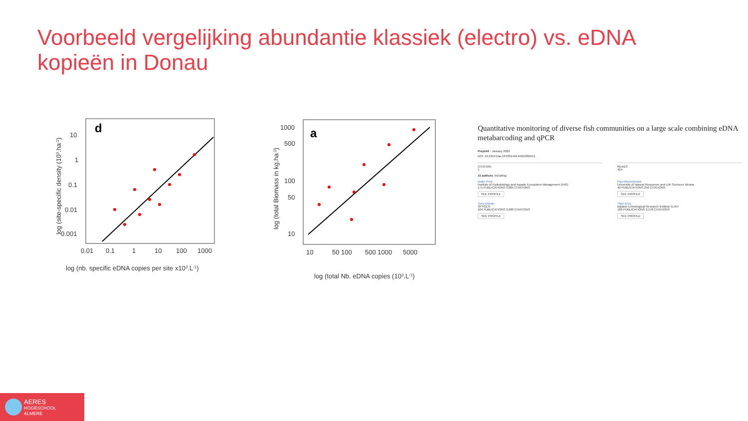Voorbeeld vergelijking abundantie klassiek (electro) vs. eDNA kopieën in Donau
d
10
1
0.1
0.01
0.001
0.01
0.1
1
10
100
1000
log (nb. specific eDNA copies per site x103.L-1)
log (site-specific density (103.ha-1)
a
1000
500
100
50
10
10
50 100
500 1000
5000
log (total Nb. eDNA copies (103.L-1)
log (total Biomass in kg.ha-1)
Quantitative monitoring of diverse fish communities on a large scale combining eDNA metabarcoding and qPCR
Preprint · January 2022
DOI: 10.22541/au.164301446.64813804/v1
CITATION
1
READS
424
15 authors, including:
Didier Pont
Institute of Hydrobiology and Aquatic Ecosystem Management (IHG)
171 PUBLICATIONS 9,065 CITATIONS
SEE PROFILE
Tony Dejean
SPYGEN
104 PUBLICATIONS 3,680 CITATIONS
SEE PROFILE
Paul Meulenbroek
University of Natural Resources and Life Sciences Vienna
40 PUBLICATIONS 256 CITATIONS
SEE PROFILE
Tibor Eros
Balaton Limnological Research Institute ELKH
180 PUBLICATIONS 3,578 CITATIONS
SEE PROFILE
AERES
HOGESCHOOL
ALMERE